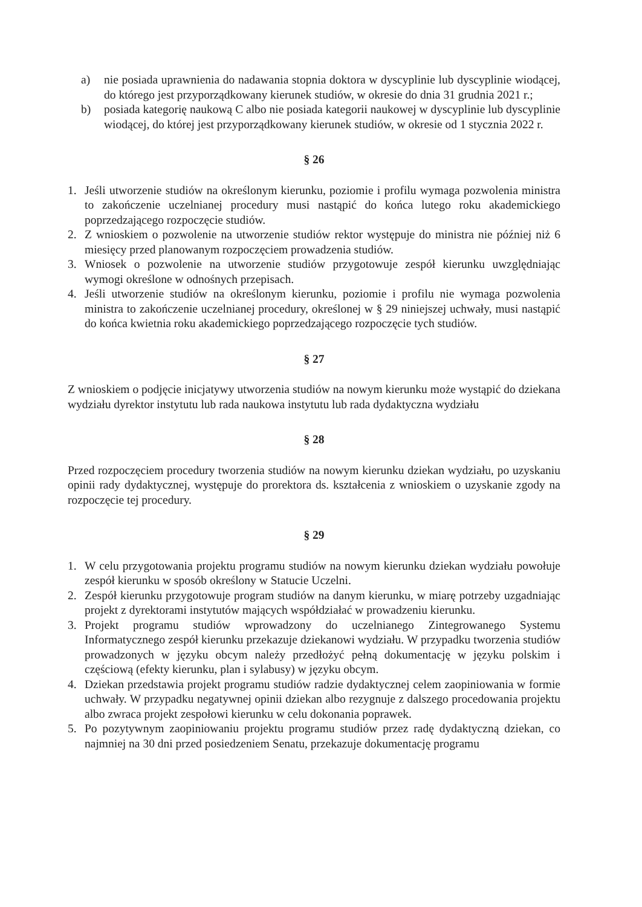a) nie posiada uprawnienia do nadawania stopnia doktora w dyscyplinie lub dyscyplinie wiodącej, do którego jest przyporządkowany kierunek studiów, w okresie do dnia 31 grudnia 2021 r.;
b) posiada kategorię naukową C albo nie posiada kategorii naukowej w dyscyplinie lub dyscyplinie wiodącej, do której jest przyporządkowany kierunek studiów, w okresie od 1 stycznia 2022 r.
§ 26
1. Jeśli utworzenie studiów na określonym kierunku, poziomie i profilu wymaga pozwolenia ministra to zakończenie uczelnianej procedury musi nastąpić do końca lutego roku akademickiego poprzedzającego rozpoczęcie studiów.
2. Z wnioskiem o pozwolenie na utworzenie studiów rektor występuje do ministra nie później niż 6 miesięcy przed planowanym rozpoczęciem prowadzenia studiów.
3. Wniosek o pozwolenie na utworzenie studiów przygotowuje zespół kierunku uwzględniając wymogi określone w odnośnych przepisach.
4. Jeśli utworzenie studiów na określonym kierunku, poziomie i profilu nie wymaga pozwolenia ministra to zakończenie uczelnianej procedury, określonej w § 29 niniejszej uchwały, musi nastąpić do końca kwietnia roku akademickiego poprzedzającego rozpoczęcie tych studiów.
§ 27
Z wnioskiem o podjęcie inicjatywy utworzenia studiów na nowym kierunku może wystąpić do dziekana wydziału dyrektor instytutu lub rada naukowa instytutu lub rada dydaktyczna wydziału
§ 28
Przed rozpoczęciem procedury tworzenia studiów na nowym kierunku dziekan wydziału, po uzyskaniu opinii rady dydaktycznej, występuje do prorektora ds. kształcenia z wnioskiem o uzyskanie zgody na rozpoczęcie tej procedury.
§ 29
1. W celu przygotowania projektu programu studiów na nowym kierunku dziekan wydziału powołuje zespół kierunku w sposób określony w Statucie Uczelni.
2. Zespół kierunku przygotowuje program studiów na danym kierunku, w miarę potrzeby uzgadniając projekt z dyrektorami instytutów mających współdziałać w prowadzeniu kierunku.
3. Projekt programu studiów wprowadzony do uczelnianego Zintegrowanego Systemu Informatycznego zespół kierunku przekazuje dziekanowi wydziału. W przypadku tworzenia studiów prowadzonych w języku obcym należy przedłożyć pełną dokumentację w języku polskim i częściową (efekty kierunku, plan i sylabusy) w języku obcym.
4. Dziekan przedstawia projekt programu studiów radzie dydaktycznej celem zaopiniowania w formie uchwały. W przypadku negatywnej opinii dziekan albo rezygnuje z dalszego procedowania projektu albo zwraca projekt zespołowi kierunku w celu dokonania poprawek.
5. Po pozytywnym zaopiniowaniu projektu programu studiów przez radę dydaktyczną dziekan, co najmniej na 30 dni przed posiedzeniem Senatu, przekazuje dokumentację programu